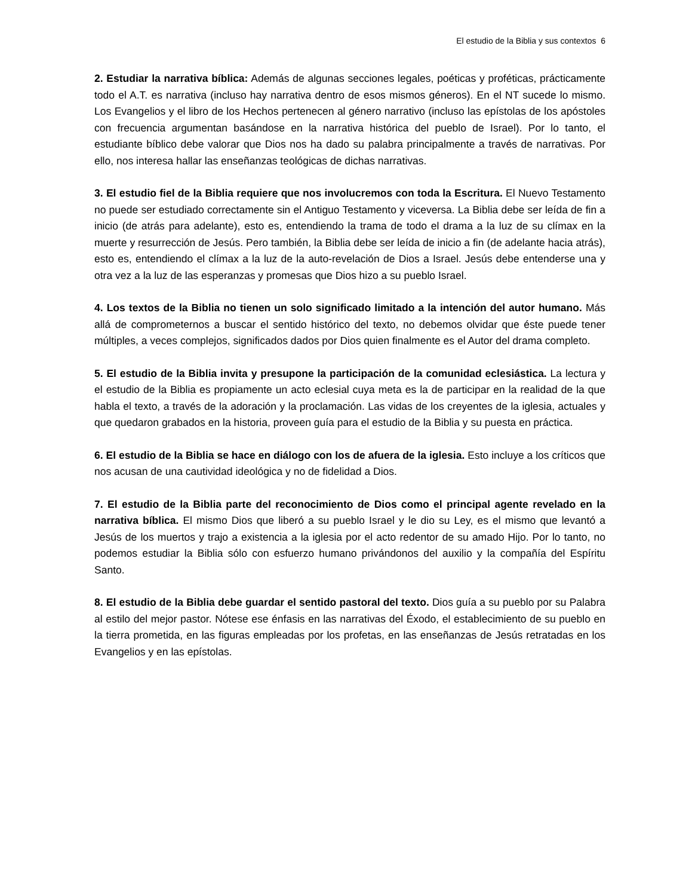El estudio de la Biblia y sus contextos 6
2. Estudiar la narrativa bíblica: Además de algunas secciones legales, poéticas y proféticas, prácticamente todo el A.T. es narrativa (incluso hay narrativa dentro de esos mismos géneros). En el NT sucede lo mismo. Los Evangelios y el libro de los Hechos pertenecen al género narrativo (incluso las epístolas de los apóstoles con frecuencia argumentan basándose en la narrativa histórica del pueblo de Israel). Por lo tanto, el estudiante bíblico debe valorar que Dios nos ha dado su palabra principalmente a través de narrativas. Por ello, nos interesa hallar las enseñanzas teológicas de dichas narrativas.
3. El estudio fiel de la Biblia requiere que nos involucremos con toda la Escritura. El Nuevo Testamento no puede ser estudiado correctamente sin el Antiguo Testamento y viceversa. La Biblia debe ser leída de fin a inicio (de atrás para adelante), esto es, entendiendo la trama de todo el drama a la luz de su clímax en la muerte y resurrección de Jesús. Pero también, la Biblia debe ser leída de inicio a fin (de adelante hacia atrás), esto es, entendiendo el clímax a la luz de la auto-revelación de Dios a Israel. Jesús debe entenderse una y otra vez a la luz de las esperanzas y promesas que Dios hizo a su pueblo Israel.
4. Los textos de la Biblia no tienen un solo significado limitado a la intención del autor humano. Más allá de comprometernos a buscar el sentido histórico del texto, no debemos olvidar que éste puede tener múltiples, a veces complejos, significados dados por Dios quien finalmente es el Autor del drama completo.
5. El estudio de la Biblia invita y presupone la participación de la comunidad eclesiástica. La lectura y el estudio de la Biblia es propiamente un acto eclesial cuya meta es la de participar en la realidad de la que habla el texto, a través de la adoración y la proclamación. Las vidas de los creyentes de la iglesia, actuales y que quedaron grabados en la historia, proveen guía para el estudio de la Biblia y su puesta en práctica.
6. El estudio de la Biblia se hace en diálogo con los de afuera de la iglesia. Esto incluye a los críticos que nos acusan de una cautividad ideológica y no de fidelidad a Dios.
7. El estudio de la Biblia parte del reconocimiento de Dios como el principal agente revelado en la narrativa bíblica. El mismo Dios que liberó a su pueblo Israel y le dio su Ley, es el mismo que levantó a Jesús de los muertos y trajo a existencia a la iglesia por el acto redentor de su amado Hijo. Por lo tanto, no podemos estudiar la Biblia sólo con esfuerzo humano privándonos del auxilio y la compañía del Espíritu Santo.
8. El estudio de la Biblia debe guardar el sentido pastoral del texto. Dios guía a su pueblo por su Palabra al estilo del mejor pastor. Nótese ese énfasis en las narrativas del Éxodo, el establecimiento de su pueblo en la tierra prometida, en las figuras empleadas por los profetas, en las enseñanzas de Jesús retratadas en los Evangelios y en las epístolas.